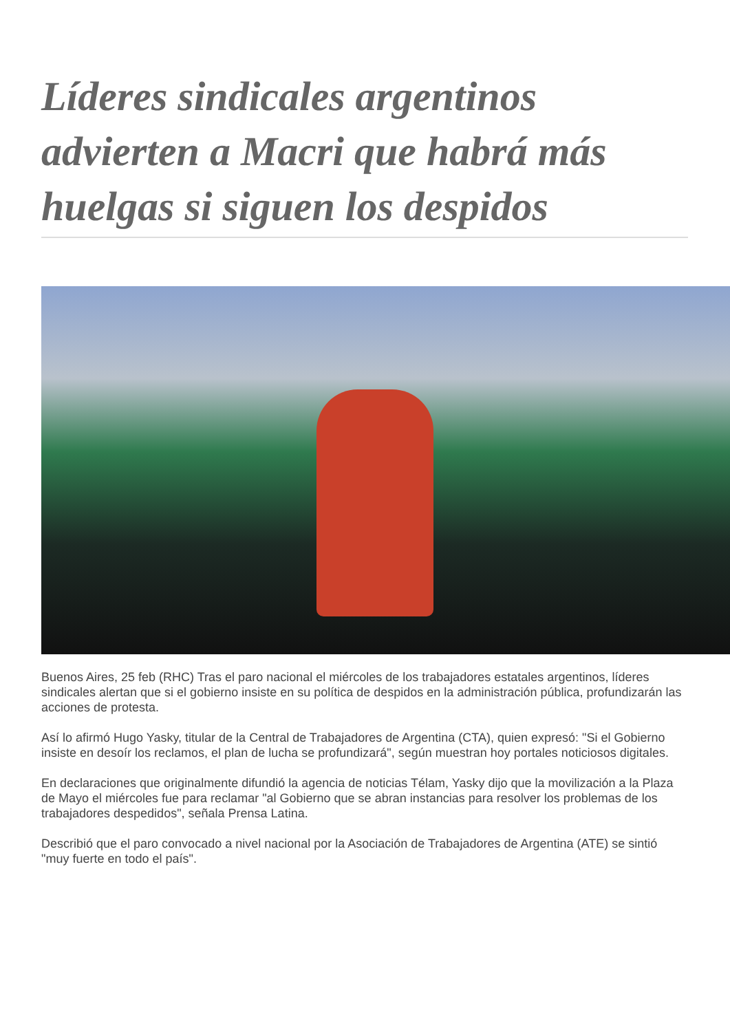Líderes sindicales argentinos advierten a Macri que habrá más huelgas si siguen los despidos
Buenos Aires, 25 feb (RHC) Tras el paro nacional el miércoles de los trabajadores estatales argentinos, líderes sindicales alertan que si el gobierno insiste en su política de despidos en la administración pública, profundizarán las acciones de protesta.
Así lo afirmó Hugo Yasky, titular de la Central de Trabajadores de Argentina (CTA), quien expresó: "Si el Gobierno insiste en desoír los reclamos, el plan de lucha se profundizará", según muestran hoy portales noticiosos digitales.
En declaraciones que originalmente difundió la agencia de noticias Télam, Yasky dijo que la movilización a la Plaza de Mayo el miércoles fue para reclamar "al Gobierno que se abran instancias para resolver los problemas de los trabajadores despedidos", señala Prensa Latina.
Describió que el paro convocado a nivel nacional por la Asociación de Trabajadores de Argentina (ATE) se sintió "muy fuerte en todo el país".